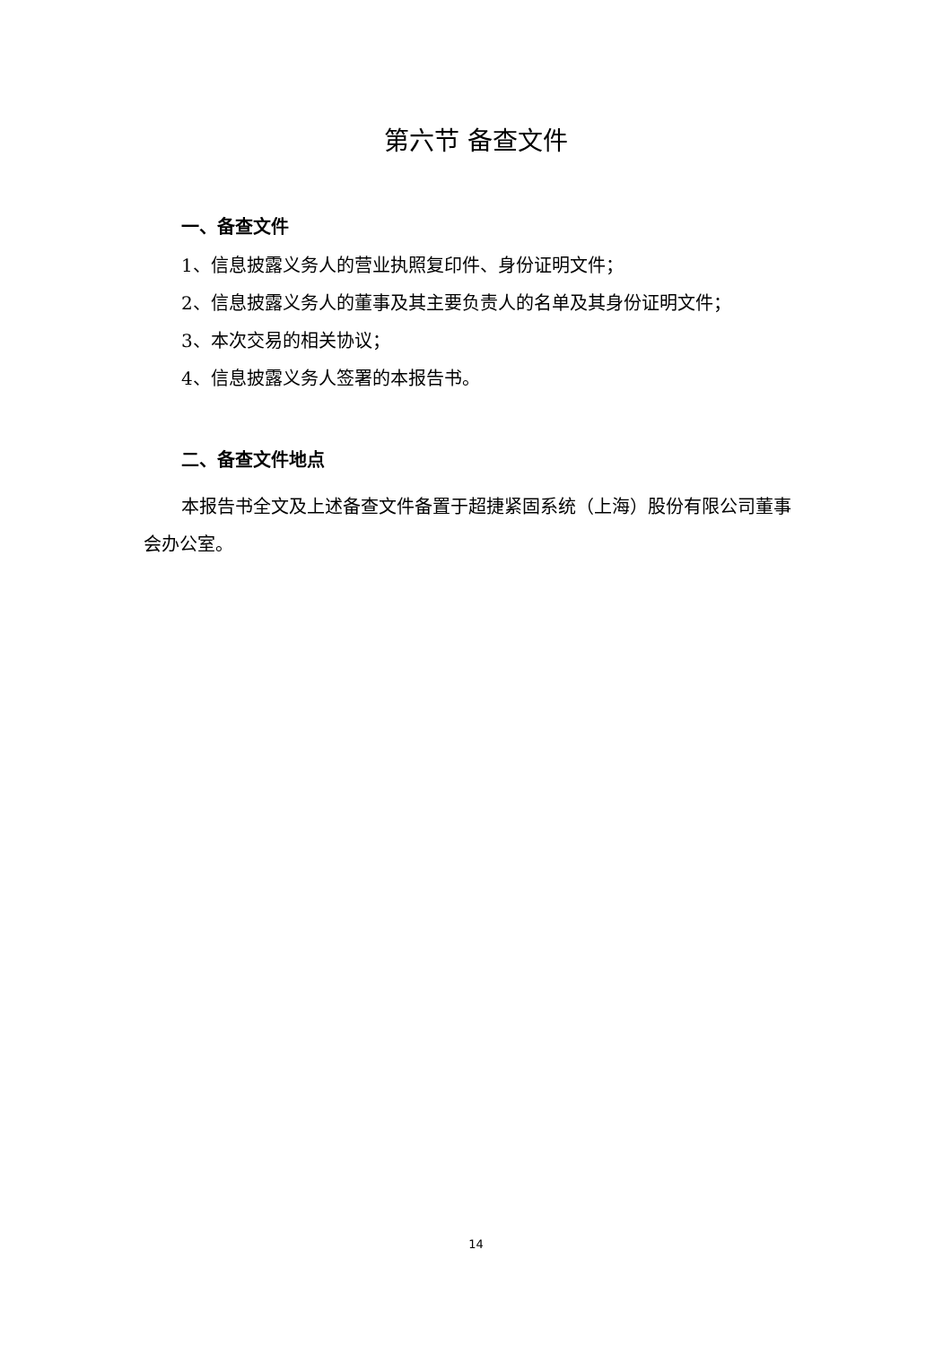第六节 备查文件
一、备查文件
1、信息披露义务人的营业执照复印件、身份证明文件；
2、信息披露义务人的董事及其主要负责人的名单及其身份证明文件；
3、本次交易的相关协议；
4、信息披露义务人签署的本报告书。
二、备查文件地点
本报告书全文及上述备查文件备置于超捷紧固系统（上海）股份有限公司董事会办公室。
14